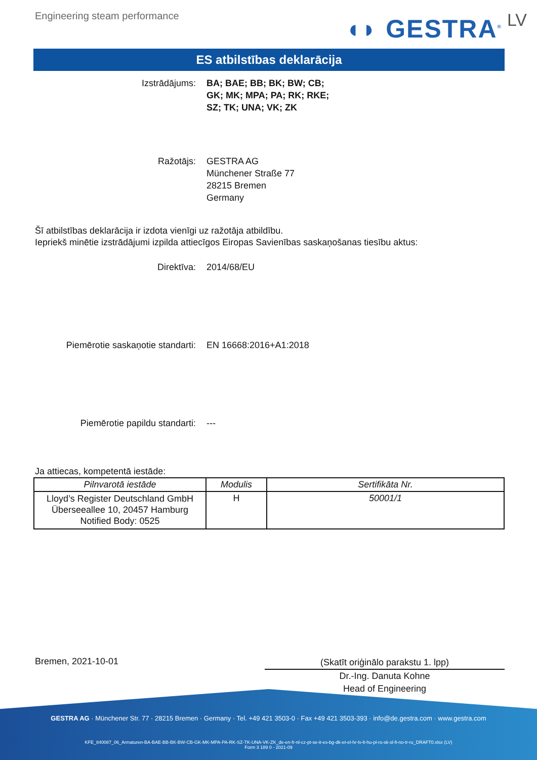Engineering steam performance
◖◗ GESTRA<sup>®</sup> LV
ES atbilstības deklarācija
Izstrādājums: BA; BAE; BB; BK; BW; CB;
GK; MK; MPA; PA; RK; RKE;
SZ; TK; UNA; VK; ZK
Ražotājs: GESTRA AG
Münchener Straße 77
28215 Bremen
Germany
Šī atbilstības deklarācija ir izdota vienīgi uz ražotāja atbildību.
Iepriekš minētie izstrādājumi izpilda attiecīgos Eiropas Savienības saskaņošanas tiesību aktus:
Direktīva: 2014/68/EU
Piemērotie saskaņotie standarti: EN 16668:2016+A1:2018
Piemērotie papildu standarti: ---
Ja attiecas, kompetentā iestāde:
| Pilnvarotā iestāde | Modulis | Sertifikāta Nr. |
| --- | --- | --- |
| Lloyd’s Register Deutschland GmbH Überseeallee 10, 20457 Hamburg Notified Body: 0525 | H | 50001/1 |
Bremen, 2021-10-01
(Skatīt oriģinālo parakstu 1. lpp)
Dr.-Ing. Danuta Kohne
Head of Engineering
GESTRA AG · Münchener Str. 77 · 28215 Bremen · Germany · Tel. +49 421 3503-0 · Fax +49 421 3503-393 · info@de.gestra.com · www.gestra.com
KFE_840087_06_Armaturen-BA-BAE-BB-BK-BW-CB-GK-MK-MPA-PA-RK-SZ-TK-UNA-VK-ZK_de-en-fr-nl-cz-pt-se-it-es-bg-dk-et-el-hr-lv-lt-hu-pl-ro-sk-sl-fi-no-tr-ru_DRAFT0.xlsx (LV)
Form 3 189 0 - 2021-09